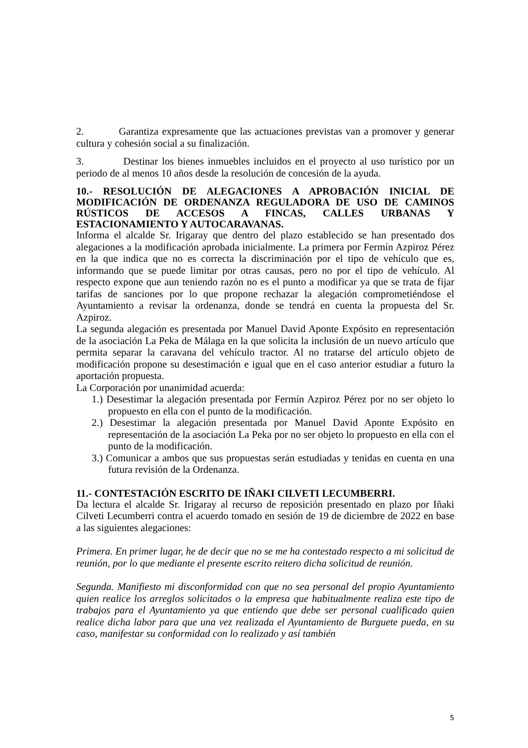2. Garantiza expresamente que las actuaciones previstas van a promover y generar cultura y cohesión social a su finalización.
3. Destinar los bienes inmuebles incluidos en el proyecto al uso turístico por un periodo de al menos 10 años desde la resolución de concesión de la ayuda.
10.- RESOLUCIÓN DE ALEGACIONES A APROBACIÓN INICIAL DE MODIFICACIÓN DE ORDENANZA REGULADORA DE USO DE CAMINOS RÚSTICOS DE ACCESOS A FINCAS, CALLES URBANAS Y ESTACIONAMIENTO Y AUTOCARAVANAS.
Informa el alcalde Sr. Irigaray que dentro del plazo establecido se han presentado dos alegaciones a la modificación aprobada inicialmente. La primera por Fermín Azpiroz Pérez en la que indica que no es correcta la discriminación por el tipo de vehículo que es, informando que se puede limitar por otras causas, pero no por el tipo de vehículo. Al respecto expone que aun teniendo razón no es el punto a modificar ya que se trata de fijar tarifas de sanciones por lo que propone rechazar la alegación comprometiéndose el Ayuntamiento a revisar la ordenanza, donde se tendrá en cuenta la propuesta del Sr. Azpiroz.
La segunda alegación es presentada por Manuel David Aponte Expósito en representación de la asociación La Peka de Málaga en la que solicita la inclusión de un nuevo artículo que permita separar la caravana del vehículo tractor. Al no tratarse del artículo objeto de modificación propone su desestimación e igual que en el caso anterior estudiar a futuro la aportación propuesta.
La Corporación por unanimidad acuerda:
1.) Desestimar la alegación presentada por Fermín Azpiroz Pérez por no ser objeto lo propuesto en ella con el punto de la modificación.
2.) Desestimar la alegación presentada por Manuel David Aponte Expósito en representación de la asociación La Peka por no ser objeto lo propuesto en ella con el punto de la modificación.
3.) Comunicar a ambos que sus propuestas serán estudiadas y tenidas en cuenta en una futura revisión de la Ordenanza.
11.- CONTESTACIÓN ESCRITO DE IÑAKI CILVETI LECUMBERRI.
Da lectura el alcalde Sr. Irigaray al recurso de reposición presentado en plazo por Iñaki Cilveti Lecumberri contra el acuerdo tomado en sesión de 19 de diciembre de 2022 en base a las siguientes alegaciones:
Primera. En primer lugar, he de decir que no se me ha contestado respecto a mi solicitud de reunión, por lo que mediante el presente escrito reitero dicha solicitud de reunión.
Segunda. Manifiesto mi disconformidad con que no sea personal del propio Ayuntamiento quien realice los arreglos solicitados o la empresa que habitualmente realiza este tipo de trabajos para el Ayuntamiento ya que entiendo que debe ser personal cualificado quien realice dicha labor para que una vez realizada el Ayuntamiento de Burguete pueda, en su caso, manifestar su conformidad con lo realizado y así también
5